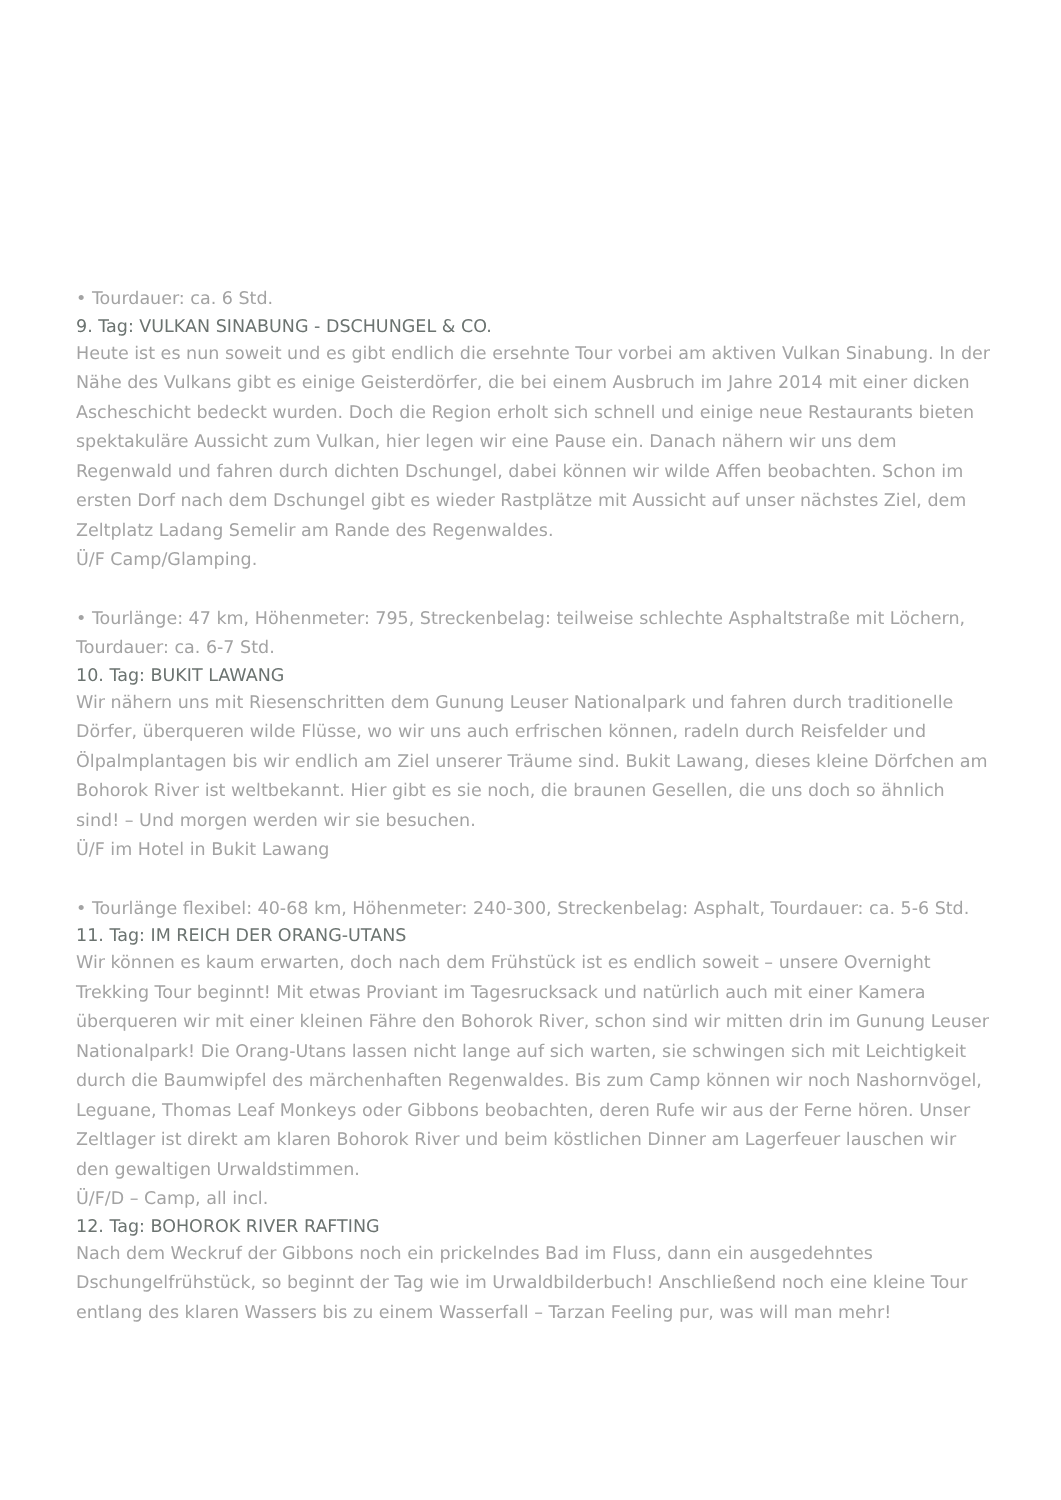• Tourdauer: ca. 6 Std.
9. Tag: VULKAN SINABUNG - DSCHUNGEL & CO.
Heute ist es nun soweit und es gibt endlich die ersehnte Tour vorbei am aktiven Vulkan Sinabung. In der Nähe des Vulkans gibt es einige Geisterdörfer, die bei einem Ausbruch im Jahre 2014 mit einer dicken Ascheschicht bedeckt wurden. Doch die Region erholt sich schnell und einige neue Restaurants bieten spektakuläre Aussicht zum Vulkan, hier legen wir eine Pause ein. Danach nähern wir uns dem Regenwald und fahren durch dichten Dschungel, dabei können wir wilde Affen beobachten. Schon im ersten Dorf nach dem Dschungel gibt es wieder Rastplätze mit Aussicht auf unser nächstes Ziel, dem Zeltplatz Ladang Semelir am Rande des Regenwaldes.
Ü/F Camp/Glamping.
• Tourlänge: 47 km, Höhenmeter: 795, Streckenbelag: teilweise schlechte Asphaltstraße mit Löchern, Tourdauer: ca. 6-7 Std.
10. Tag: BUKIT LAWANG
Wir nähern uns mit Riesenschritten dem Gunung Leuser Nationalpark und fahren durch traditionelle Dörfer, überqueren wilde Flüsse, wo wir uns auch erfrischen können, radeln durch Reisfelder und Ölpalmplantagen bis wir endlich am Ziel unserer Träume sind. Bukit Lawang, dieses kleine Dörfchen am Bohorok River ist weltbekannt. Hier gibt es sie noch, die braunen Gesellen, die uns doch so ähnlich sind! – Und morgen werden wir sie besuchen.
Ü/F im Hotel in Bukit Lawang
• Tourlänge flexibel: 40-68 km, Höhenmeter: 240-300, Streckenbelag: Asphalt, Tourdauer: ca. 5-6 Std.
11. Tag: IM REICH DER ORANG-UTANS
Wir können es kaum erwarten, doch nach dem Frühstück ist es endlich soweit – unsere Overnight Trekking Tour beginnt! Mit etwas Proviant im Tagesrucksack und natürlich auch mit einer Kamera überqueren wir mit einer kleinen Fähre den Bohorok River, schon sind wir mitten drin im Gunung Leuser Nationalpark! Die Orang-Utans lassen nicht lange auf sich warten, sie schwingen sich mit Leichtigkeit durch die Baumwipfel des märchenhaften Regenwaldes. Bis zum Camp können wir noch Nashornvögel, Leguane, Thomas Leaf Monkeys oder Gibbons beobachten, deren Rufe wir aus der Ferne hören. Unser Zeltlager ist direkt am klaren Bohorok River und beim köstlichen Dinner am Lagerfeuer lauschen wir den gewaltigen Urwaldstimmen.
Ü/F/D – Camp, all incl.
12. Tag: BOHOROK RIVER RAFTING
Nach dem Weckruf der Gibbons noch ein prickelndes Bad im Fluss, dann ein ausgedehntes Dschungelfrühstück, so beginnt der Tag wie im Urwaldbilderbuch! Anschließend noch eine kleine Tour entlang des klaren Wassers bis zu einem Wasserfall – Tarzan Feeling pur, was will man mehr!